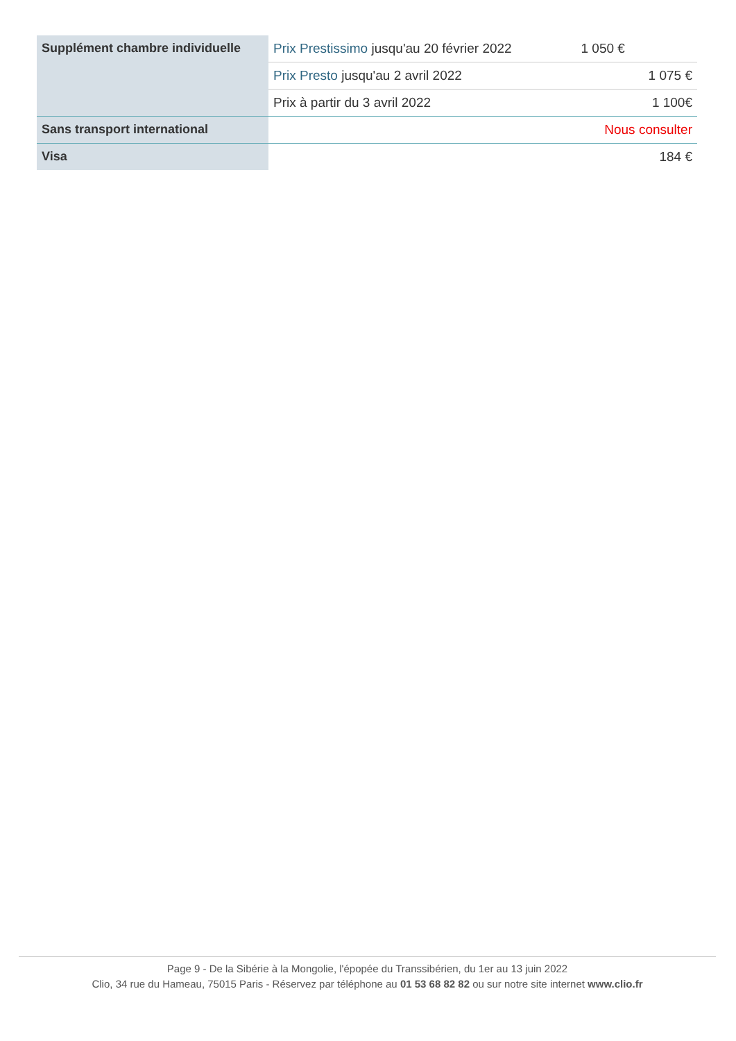| Supplément chambre individuelle | Prix Prestissimo jusqu'au 20 février 2022 | 1 050 € |
| | Prix Presto jusqu'au 2 avril 2022 | 1 075 € |
| | Prix à partir du 3 avril 2022 | 1 100€ |
| Sans transport international | | Nous consulter |
| Visa | | 184 € |
Page 9 - De la Sibérie à la Mongolie, l'épopée du Transsibérien, du 1er au 13 juin 2022
Clio, 34 rue du Hameau, 75015 Paris - Réservez par téléphone au 01 53 68 82 82 ou sur notre site internet www.clio.fr